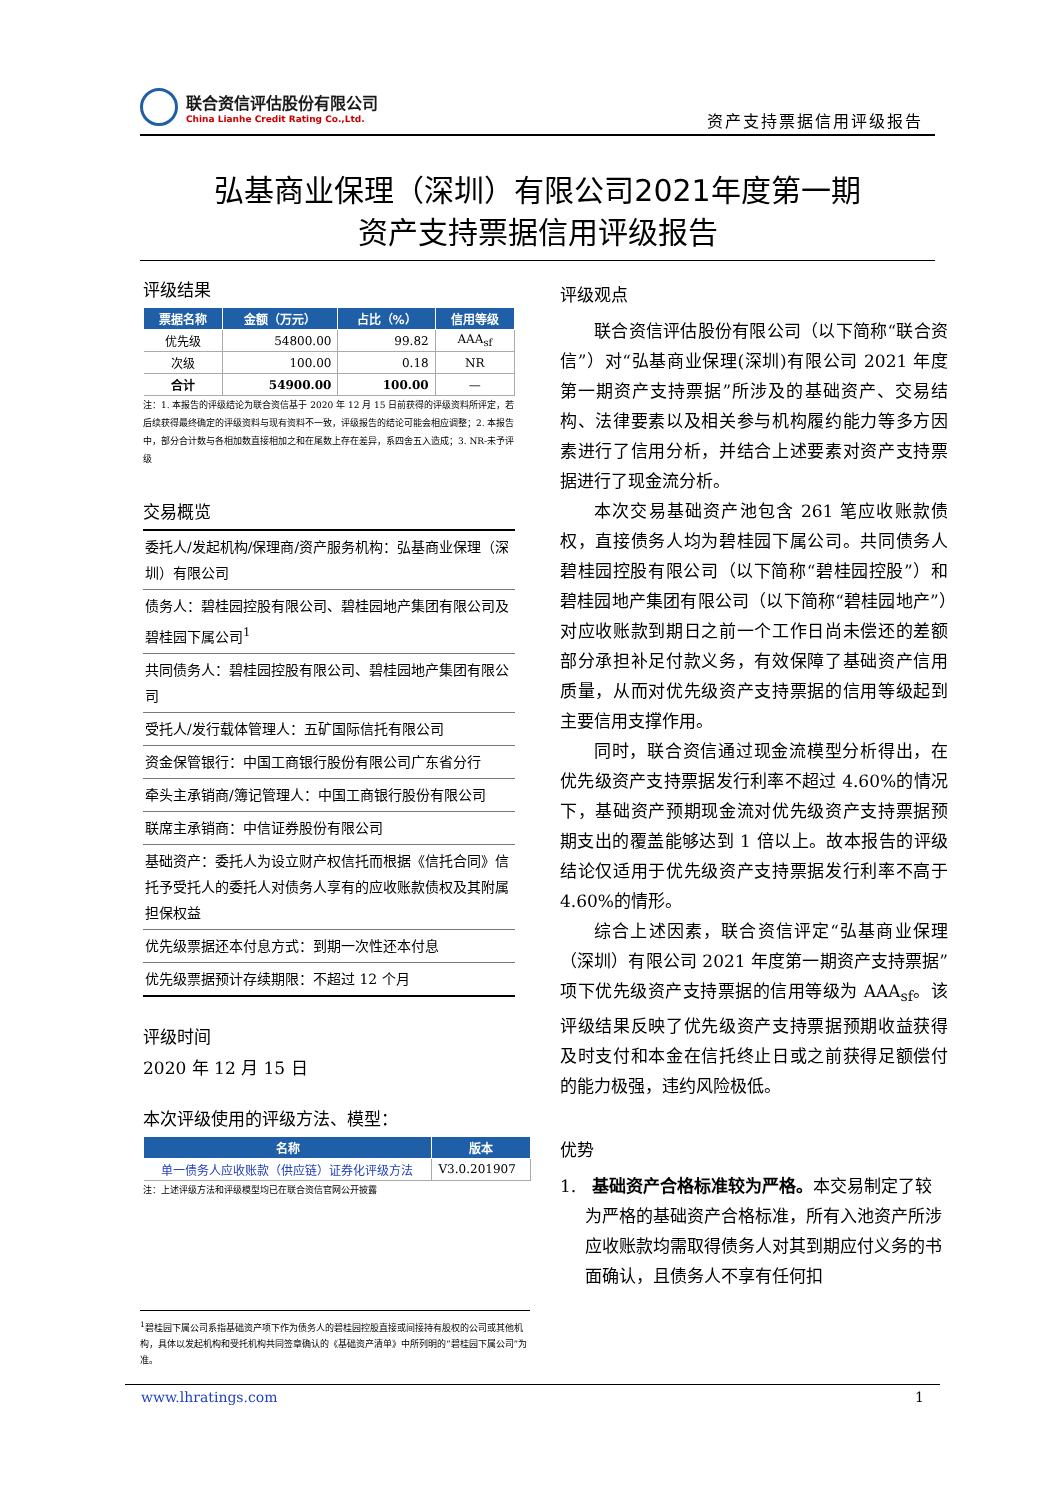联合资信评估股份有限公司
China Lianhe Credit Rating Co.,Ltd.
资产支持票据信用评级报告
弘基商业保理（深圳）有限公司2021年度第一期
资产支持票据信用评级报告
评级结果
| 票据名称 | 金额（万元） | 占比（%） | 信用等级 |
| --- | --- | --- | --- |
| 优先级 | 54800.00 | 99.82 | AAA<sub>sf</sub> |
| 次级 | 100.00 | 0.18 | NR |
| 合计 | 54900.00 | 100.00 | — |
注：1. 本报告的评级结论为联合资信基于 2020 年 12 月 15 日前获得的评级资料所评定，若后续获得最终确定的评级资料与现有资料不一致，评级报告的结论可能会相应调整；2. 本报告中，部分合计数与各相加数直接相加之和在尾数上存在差异，系四舍五入造成；3. NR-未予评级
交易概览
委托人/发起机构/保理商/资产服务机构：弘基商业保理（深圳）有限公司
债务人：碧桂园控股有限公司、碧桂园地产集团有限公司及碧桂园下属公司<sup>1</sup>
共同债务人：碧桂园控股有限公司、碧桂园地产集团有限公司
受托人/发行载体管理人：五矿国际信托有限公司
资金保管银行：中国工商银行股份有限公司广东省分行
牵头主承销商/簿记管理人：中国工商银行股份有限公司
联席主承销商：中信证券股份有限公司
基础资产：委托人为设立财产权信托而根据《信托合同》信托予受托人的委托人对债务人享有的应收账款债权及其附属担保权益
优先级票据还本付息方式：到期一次性还本付息
优先级票据预计存续期限：不超过 12 个月
评级时间
2020 年 12 月 15 日
本次评级使用的评级方法、模型：
| 名称 | 版本 |
| --- | --- |
| 单一债务人应收账款（供应链）证券化评级方法 | V3.0.201907 |
注：上述评级方法和评级模型均已在联合资信官网公开披露
评级观点
联合资信评估股份有限公司（以下简称“联合资信”）对“弘基商业保理(深圳)有限公司 2021 年度第一期资产支持票据”所涉及的基础资产、交易结构、法律要素以及相关参与机构履约能力等多方因素进行了信用分析，并结合上述要素对资产支持票据进行了现金流分析。
本次交易基础资产池包含 261 笔应收账款债权，直接债务人均为碧桂园下属公司。共同债务人碧桂园控股有限公司（以下简称“碧桂园控股”）和碧桂园地产集团有限公司（以下简称“碧桂园地产”）对应收账款到期日之前一个工作日尚未偿还的差额部分承担补足付款义务，有效保障了基础资产信用质量，从而对优先级资产支持票据的信用等级起到主要信用支撑作用。
同时，联合资信通过现金流模型分析得出，在优先级资产支持票据发行利率不超过 4.60%的情况下，基础资产预期现金流对优先级资产支持票据预期支出的覆盖能够达到 1 倍以上。故本报告的评级结论仅适用于优先级资产支持票据发行利率不高于 4.60%的情形。
综合上述因素，联合资信评定“弘基商业保理（深圳）有限公司 2021 年度第一期资产支持票据”项下优先级资产支持票据的信用等级为 AAA<sub>sf</sub>。该评级结果反映了优先级资产支持票据预期收益获得及时支付和本金在信托终止日或之前获得足额偿付的能力极强，违约风险极低。
优势
1. 基础资产合格标准较为严格。本交易制定了较为严格的基础资产合格标准，所有入池资产所涉应收账款均需取得债务人对其到期应付义务的书面确认，且债务人不享有任何扣
<sup>1</sup> 碧桂园下属公司系指基础资产项下作为债务人的碧桂园控股直接或间接持有股权的公司或其他机构，具体以发起机构和受托机构共同签章确认的《基础资产清单》中所列明的“碧桂园下属公司”为准。
www.lhratings.com 1